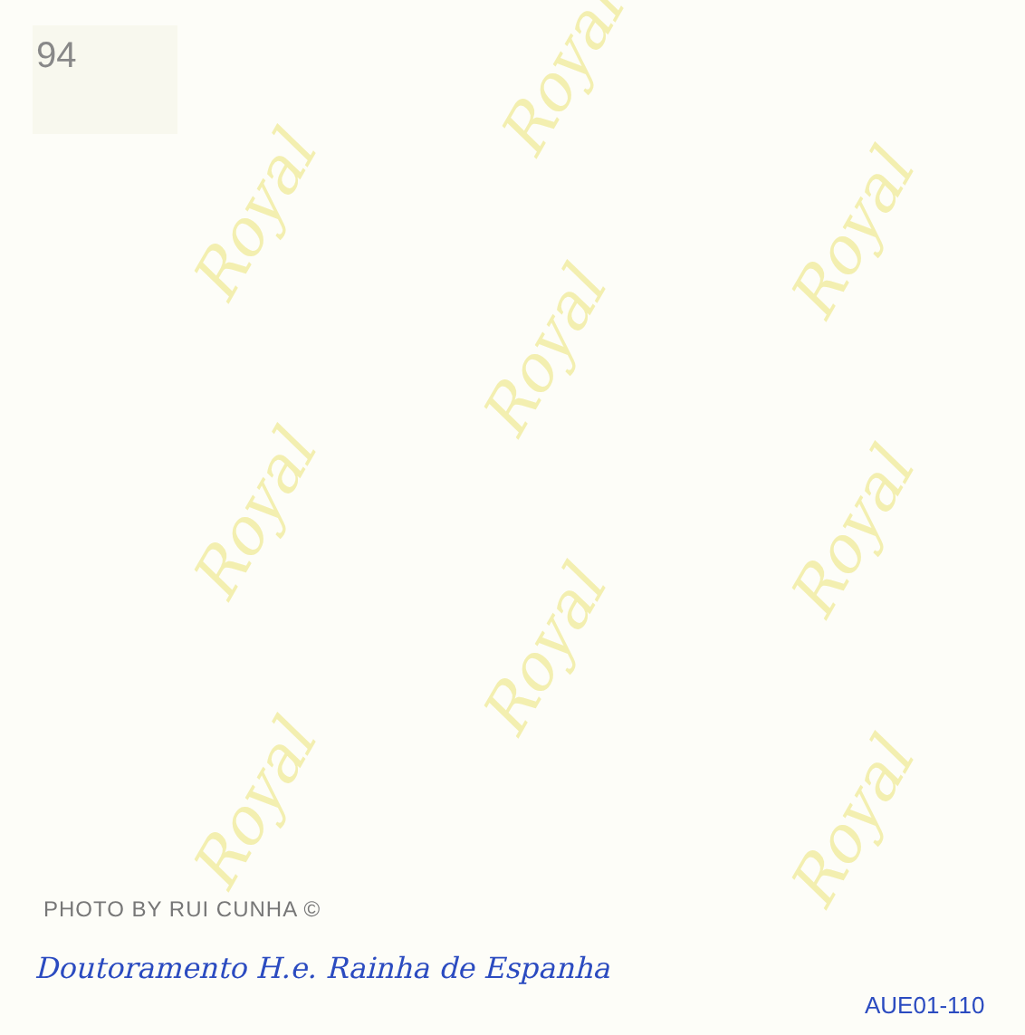Royal
Royal
Royal
Royal
Royal
Royal
Royal Royal
Royal
94
PHOTO BY RUI CUNHA ©
Doutoramento H.e. Rainha de Espanha
AUE01-110